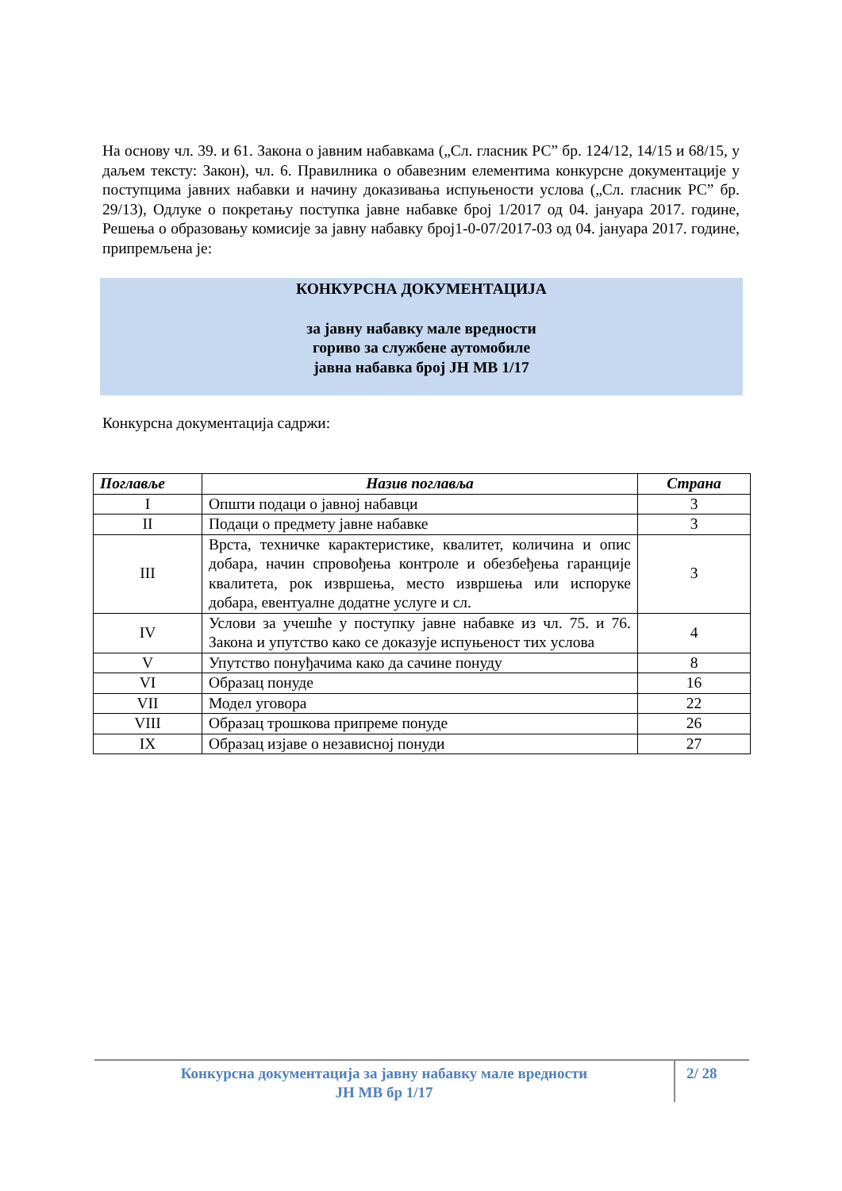На основу чл. 39. и 61. Закона о јавним набавкама („Сл. гласник РС” бр. 124/12, 14/15 и 68/15, у даљем тексту: Закон), чл. 6. Правилника о обавезним елементима конкурсне документације у поступцима јавних набавки и начину доказивања испуњености услова („Сл. гласник РС” бр. 29/13), Одлуке о покретању поступка јавне набавке број 1/2017 од 04. јануара 2017. године, Решења о образовању комисије за јавну набавку број1-0-07/2017-03 од 04. јануара 2017. године, припремљена је:
КОНКУРСНА ДОКУМЕНТАЦИЈА
за јавну набавку мале вредности
гориво за службене аутомобиле
јавна набавка број ЈН МВ 1/17
Конкурсна документација садржи:
| Поглавље | Назив поглавља | Страна |
| --- | --- | --- |
| I | Општи подаци о јавној набавци | 3 |
| II | Подаци о предмету јавне набавке | 3 |
| III | Врста, техничке карактеристике, квалитет, количина и опис добара, начин спровођења контроле и обезбеђења гаранције квалитета, рок извршења, место извршења или испоруке добара, евентуалне додатне услуге и сл. | 3 |
| IV | Услови за учешће у поступку јавне набавке из чл. 75. и 76. Закона и упутство како се доказује испуњеност тих услова | 4 |
| V | Упутство понуђачима како да сачине понуду | 8 |
| VI | Образац понуде | 16 |
| VII | Модел уговора | 22 |
| VIII | Образац трошкова припреме понуде | 26 |
| IX | Образац изјаве о независној понуди | 27 |
Конкурсна документација за јавну набавку мале вредности
ЈН МВ бр 1/17
2/ 28